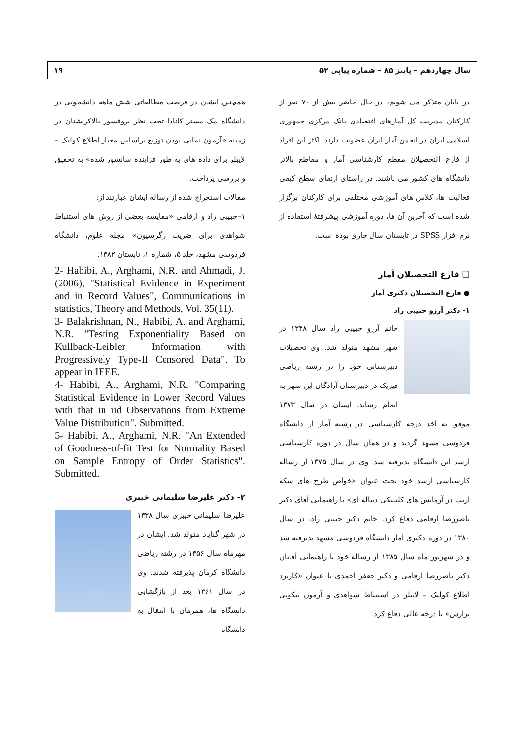سال چهاردهم – پاییز ۸۵ – شماره پیاپی ۵۲ ۱۹
در پایان متذکر می شویم، در حال حاضر بیش از ۷۰ نفر از کارکنان مدیریت کل آمارهای اقتصادی بانک مرکزی جمهوری اسلامی ایران در انجمن آمار ایران عضویت دارند. اکثر این افراد از فارغ التحصیلان مقطع کارشناسی آمار و مقاطع بالاتر دانشگاه های کشور می باشند. در راستای ارتقای سطح کیفی فعالیت ها، کلاس های آموزشی مختلفی برای کارکنان برگزار شده است که آخرین آن ها، دوره آموزشی پیشرفتهٔ استفاده از نرم افزار SPSS در تابستان سال جاری بوده است.
❑ فارغ التحصیلان آمار
● فارغ التحصیلان دکتری آمار
۱- دکتر آرزو حبیبی راد
خانم آرزو حبیبی راد سال ۱۳۴۸ در شهر مشهد متولد شد. وی تحصیلات دبیرستانی خود را در رشته ریاضی فیزیک در دبیرستان آزادگان این شهر به اتمام رساند. ایشان در سال ۱۳۷۳ موفق به اخذ درجه کارشناسی در رشته آمار از دانشگاه فردوسی مشهد گردید و در همان سال در دوره کارشناسی ارشد این دانشگاه پذیرفته شد. وی در سال ۱۳۷۵ از رساله کارشناسی ارشد خود تحت عنوان «خواص طرح های سکه اریب در آزمایش های کلینیکی دنباله ای» با راهنمایی آقای دکتر ناصررضا ارقامی دفاع کرد. خانم دکتر حبیبی راد، در سال ۱۳۸۰ در دوره دکتری آمار دانشگاه فردوسی مشهد پذیرفته شد و در شهریور ماه سال ۱۳۸۵ از رساله خود با راهنمایی آقایان دکتر ناصررضا ارقامی و دکتر جعفر احمدی با عنوان «کاربرد اطلاع کولبک – لایبلر در استنباط شواهدی و آزمون نیکویی برازش» با درجه عالی دفاع کرد.
همچنین ایشان در فرصت مطالعاتی شش ماهه دانشجویی در دانشگاه مک مستر کانادا تحت نظر پروفسور بالاکریشنان در زمینه «آزمون نمایی بودن توزیع براساس معیار اطلاع کولبک – لایبلر برای داده های به طور فزاینده سانسور شده» به تحقیق و بررسی پرداخت.
مقالات استخراج شده از رساله ایشان عبارتند از:
۱–حبیبی راد و ارقامی «مقایسه بعضی از روش های استنباط شواهدی برای ضریب رگرسیون» مجله علوم، دانشگاه فردوسی مشهد، جلد ۵، شماره ۱، تابستان ۱۳۸۲.
2- Habibi, A., Arghami, N.R. and Ahmadi, J. (2006), "Statistical Evidence in Experiment and in Record Values", Communications in statistics, Theory and Methods, Vol. 35(11).
3- Balakrishnan, N., Habibi, A. and Arghami, N.R. "Testing Exponentiality Based on Kullback-Leibler Information with Progressively Type-II Censored Data". To appear in IEEE.
4- Habibi, A., Arghami, N.R. "Comparing Statistical Evidence in Lower Record Values with that in iid Observations from Extreme Value Distribution". Submitted.
5- Habibi, A., Arghami, N.R. "An Extended of Goodness-of-fit Test for Normality Based on Sample Entropy of Order Statistics". Submitted.
۲- دکتر علیرضا سلیمانی خیبری
علیرضا سلیمانی خیبری سال ۱۳۳۸ در شهر گناباد متولد شد. ایشان در مهرماه سال ۱۳۵۶ در رشته ریاضی دانشگاه کرمان پذیرفته شدند. وی در سال ۱۳۶۱ بعد از بازگشایی دانشگاه ها، همزمان با انتقال به دانشگاه